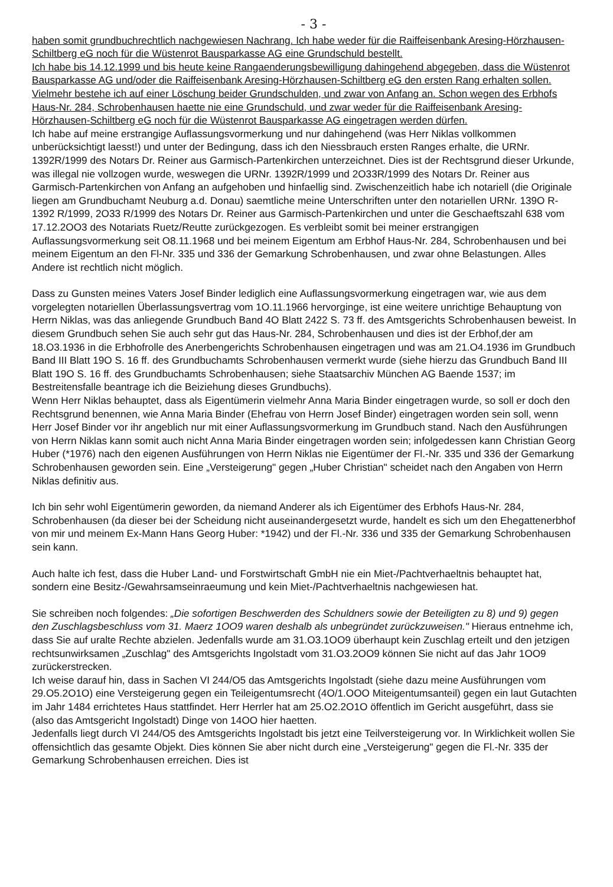- 3 -
haben somit grundbuchrechtlich nachgewiesen Nachrang. Ich habe weder für die Raiffeisenbank Aresing-Hörzhausen-Schiltberg eG noch für die Wüstenrot Bausparkasse AG eine Grundschuld bestellt.
Ich habe bis 14.12.1999 und bis heute keine Rangaenderungsbewilligung dahingehend abgegeben, dass die Wüstenrot Bausparkasse AG und/oder die Raiffeisenbank Aresing-Hörzhausen-Schiltberg eG den ersten Rang erhalten sollen. Vielmehr bestehe ich auf einer Löschung beider Grundschulden, und zwar von Anfang an. Schon wegen des Erbhofs Haus-Nr. 284, Schrobenhausen haette nie eine Grundschuld, und zwar weder für die Raiffeisenbank Aresing-Hörzhausen-Schiltberg eG noch für die Wüstenrot Bausparkasse AG eingetragen werden dürfen.
Ich habe auf meine erstrangige Auflassungsvormerkung und nur dahingehend (was Herr Niklas vollkommen unberücksichtigt laesst!) und unter der Bedingung, dass ich den Niessbrauch ersten Ranges erhalte, die URNr. 1392R/1999 des Notars Dr. Reiner aus Garmisch-Partenkirchen unterzeichnet. Dies ist der Rechtsgrund dieser Urkunde, was illegal nie vollzogen wurde, weswegen die URNr. 1392R/1999 und 2O33R/1999 des Notars Dr. Reiner aus Garmisch-Partenkirchen von Anfang an aufgehoben und hinfaellig sind. Zwischenzeitlich habe ich notariell (die Originale liegen am Grundbuchamt Neuburg a.d. Donau) saemtliche meine Unterschriften unter den notariellen URNr. 139O R- 1392 R/1999, 2O33 R/1999 des Notars Dr. Reiner aus Garmisch-Partenkirchen und unter die Geschaeftszahl 638 vom 17.12.2OO3 des Notariats Ruetz/Reutte zurückgezogen. Es verbleibt somit bei meiner erstrangigen Auflassungsvormerkung seit O8.11.1968 und bei meinem Eigentum am Erbhof Haus-Nr. 284, Schrobenhausen und bei meinem Eigentum an den Fl-Nr. 335 und 336 der Gemarkung Schrobenhausen, und zwar ohne Belastungen. Alles Andere ist rechtlich nicht möglich.
Dass zu Gunsten meines Vaters Josef Binder lediglich eine Auflassungsvormerkung eingetragen war, wie aus dem vorgelegten notariellen Überlassungsvertrag vom 1O.11.1966 hervorginge, ist eine weitere unrichtige Behauptung von Herrn Niklas, was das anliegende Grundbuch Band 4O Blatt 2422 S. 73 ff. des Amtsgerichts Schrobenhausen beweist. In diesem Grundbuch sehen Sie auch sehr gut das Haus-Nr. 284, Schrobenhausen und dies ist der Erbhof,der am 18.O3.1936 in die Erbhofrolle des Anerbengerichts Schrobenhausen eingetragen und was am 21.O4.1936 im Grundbuch Band III Blatt 19O S. 16 ff. des Grundbuchamts Schrobenhausen vermerkt wurde (siehe hierzu das Grundbuch Band III Blatt 19O S. 16 ff. des Grundbuchamts Schrobenhausen; siehe Staatsarchiv München AG Baende 1537; im Bestreitensfalle beantrage ich die Beiziehung dieses Grundbuchs).
Wenn Herr Niklas behauptet, dass als Eigentümerin vielmehr Anna Maria Binder eingetragen wurde, so soll er doch den Rechtsgrund benennen, wie Anna Maria Binder (Ehefrau von Herrn Josef Binder) eingetragen worden sein soll, wenn Herr Josef Binder vor ihr angeblich nur mit einer Auflassungsvormerkung im Grundbuch stand. Nach den Ausführungen von Herrn Niklas kann somit auch nicht Anna Maria Binder eingetragen worden sein; infolgedessen kann Christian Georg Huber (*1976) nach den eigenen Ausführungen von Herrn Niklas nie Eigentümer der Fl.-Nr. 335 und 336 der Gemarkung Schrobenhausen geworden sein. Eine „Versteigerung" gegen „Huber Christian" scheidet nach den Angaben von Herrn Niklas definitiv aus.
Ich bin sehr wohl Eigentümerin geworden, da niemand Anderer als ich Eigentümer des Erbhofs Haus-Nr. 284, Schrobenhausen (da dieser bei der Scheidung nicht auseinandergesetzt wurde, handelt es sich um den Ehegattenerbhof von mir und meinem Ex-Mann Hans Georg Huber: *1942) und der Fl.-Nr. 336 und 335 der Gemarkung Schrobenhausen sein kann.
Auch halte ich fest, dass die Huber Land- und Forstwirtschaft GmbH nie ein Miet-/Pachtverhaeltnis behauptet hat, sondern eine Besitz-/Gewahrsamseinraeumung und kein Miet-/Pachtverhaeltnis nachgewiesen hat.
Sie schreiben noch folgendes: „Die sofortigen Beschwerden des Schuldners sowie der Beteiligten zu 8) und 9) gegen den Zuschlagsbeschluss vom 31. Maerz 1OO9 waren deshalb als unbegründet zurückzuweisen." Hieraus entnehme ich, dass Sie auf uralte Rechte abzielen. Jedenfalls wurde am 31.O3.1OO9 überhaupt kein Zuschlag erteilt und den jetzigen rechtsunwirksamen „Zuschlag" des Amtsgerichts Ingolstadt vom 31.O3.2OO9 können Sie nicht auf das Jahr 1OO9 zurückerstrecken.
Ich weise darauf hin, dass in Sachen VI 244/O5 das Amtsgerichts Ingolstadt (siehe dazu meine Ausführungen vom 29.O5.2O1O) eine Versteigerung gegen ein Teileigentumsrecht (4O/1.OOO Miteigentumsanteil) gegen ein laut Gutachten im Jahr 1484 errichtetes Haus stattfindet. Herr Herrler hat am 25.O2.2O1O öffentlich im Gericht ausgeführt, dass sie (also das Amtsgericht Ingolstadt) Dinge von 14OO hier haetten.
Jedenfalls liegt durch VI 244/O5 des Amtsgerichts Ingolstadt bis jetzt eine Teilversteigerung vor. In Wirklichkeit wollen Sie offensichtlich das gesamte Objekt. Dies können Sie aber nicht durch eine „Versteigerung" gegen die Fl.-Nr. 335 der Gemarkung Schrobenhausen erreichen. Dies ist